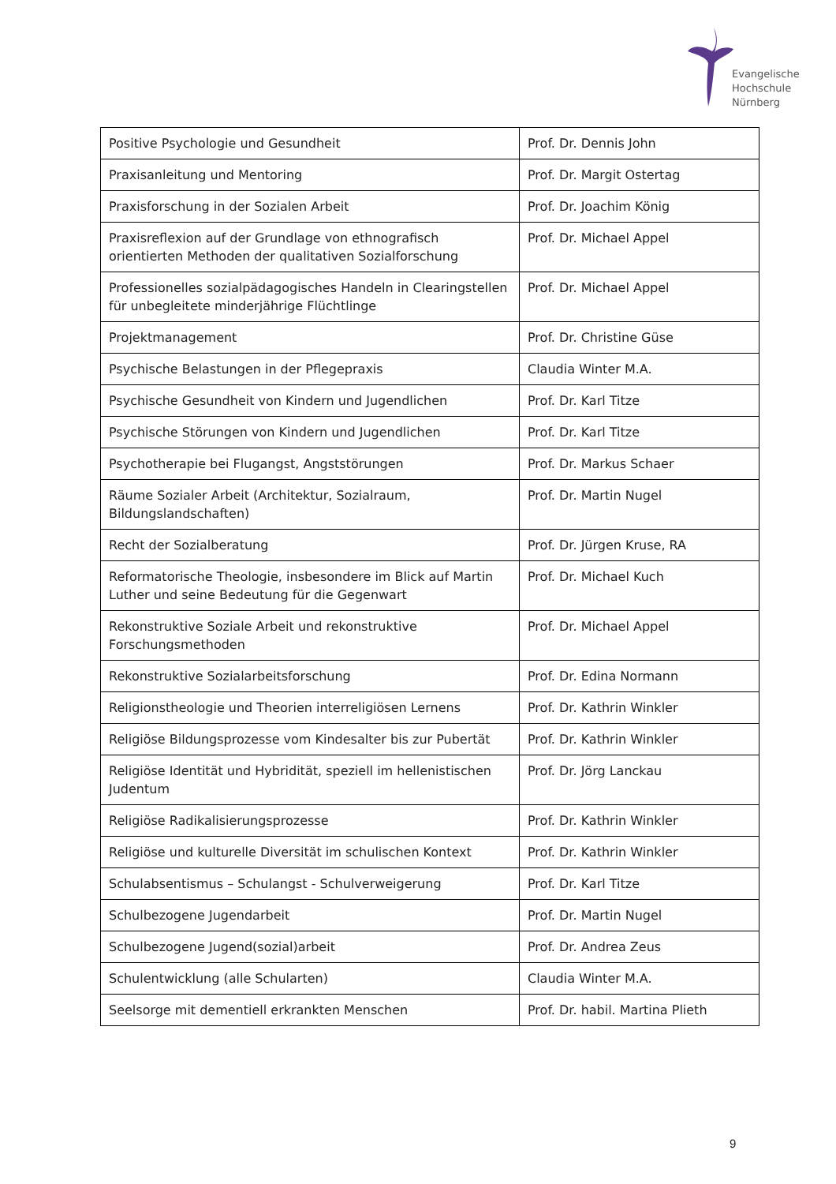Evangelische
Hochschule
Nürnberg
| Positive Psychologie und Gesundheit | Prof. Dr. Dennis John |
| Praxisanleitung und Mentoring | Prof. Dr. Margit Ostertag |
| Praxisforschung in der Sozialen Arbeit | Prof. Dr. Joachim König |
| Praxisreflexion auf der Grundlage von ethnografisch orientierten Methoden der qualitativen Sozialforschung | Prof. Dr. Michael Appel |
| Professionelles sozialpädagogisches Handeln in Clearingstellen für unbegleitete minderjährige Flüchtlinge | Prof. Dr. Michael Appel |
| Projektmanagement | Prof. Dr. Christine Güse |
| Psychische Belastungen in der Pflegepraxis | Claudia Winter M.A. |
| Psychische Gesundheit von Kindern und Jugendlichen | Prof. Dr. Karl Titze |
| Psychische Störungen von Kindern und Jugendlichen | Prof. Dr. Karl Titze |
| Psychotherapie bei Flugangst, Angststörungen | Prof. Dr. Markus Schaer |
| Räume Sozialer Arbeit (Architektur, Sozialraum, Bildungslandschaften) | Prof. Dr. Martin Nugel |
| Recht der Sozialberatung | Prof. Dr. Jürgen Kruse, RA |
| Reformatorische Theologie, insbesondere im Blick auf Martin Luther und seine Bedeutung für die Gegenwart | Prof. Dr. Michael Kuch |
| Rekonstruktive Soziale Arbeit und rekonstruktive Forschungsmethoden | Prof. Dr. Michael Appel |
| Rekonstruktive Sozialarbeitsforschung | Prof. Dr. Edina Normann |
| Religionstheologie und Theorien interreligiösen Lernens | Prof. Dr. Kathrin Winkler |
| Religiöse Bildungsprozesse vom Kindesalter bis zur Pubertät | Prof. Dr. Kathrin Winkler |
| Religiöse Identität und Hybridität, speziell im hellenistischen Judentum | Prof. Dr. Jörg Lanckau |
| Religiöse Radikalisierungsprozesse | Prof. Dr. Kathrin Winkler |
| Religiöse und kulturelle Diversität im schulischen Kontext | Prof. Dr. Kathrin Winkler |
| Schulabsentismus – Schulangst - Schulverweigerung | Prof. Dr. Karl Titze |
| Schulbezogene Jugendarbeit | Prof. Dr. Martin Nugel |
| Schulbezogene Jugend(sozial)arbeit | Prof. Dr. Andrea Zeus |
| Schulentwicklung (alle Schularten) | Claudia Winter M.A. |
| Seelsorge mit dementiell erkrankten Menschen | Prof. Dr. habil. Martina Plieth |
9